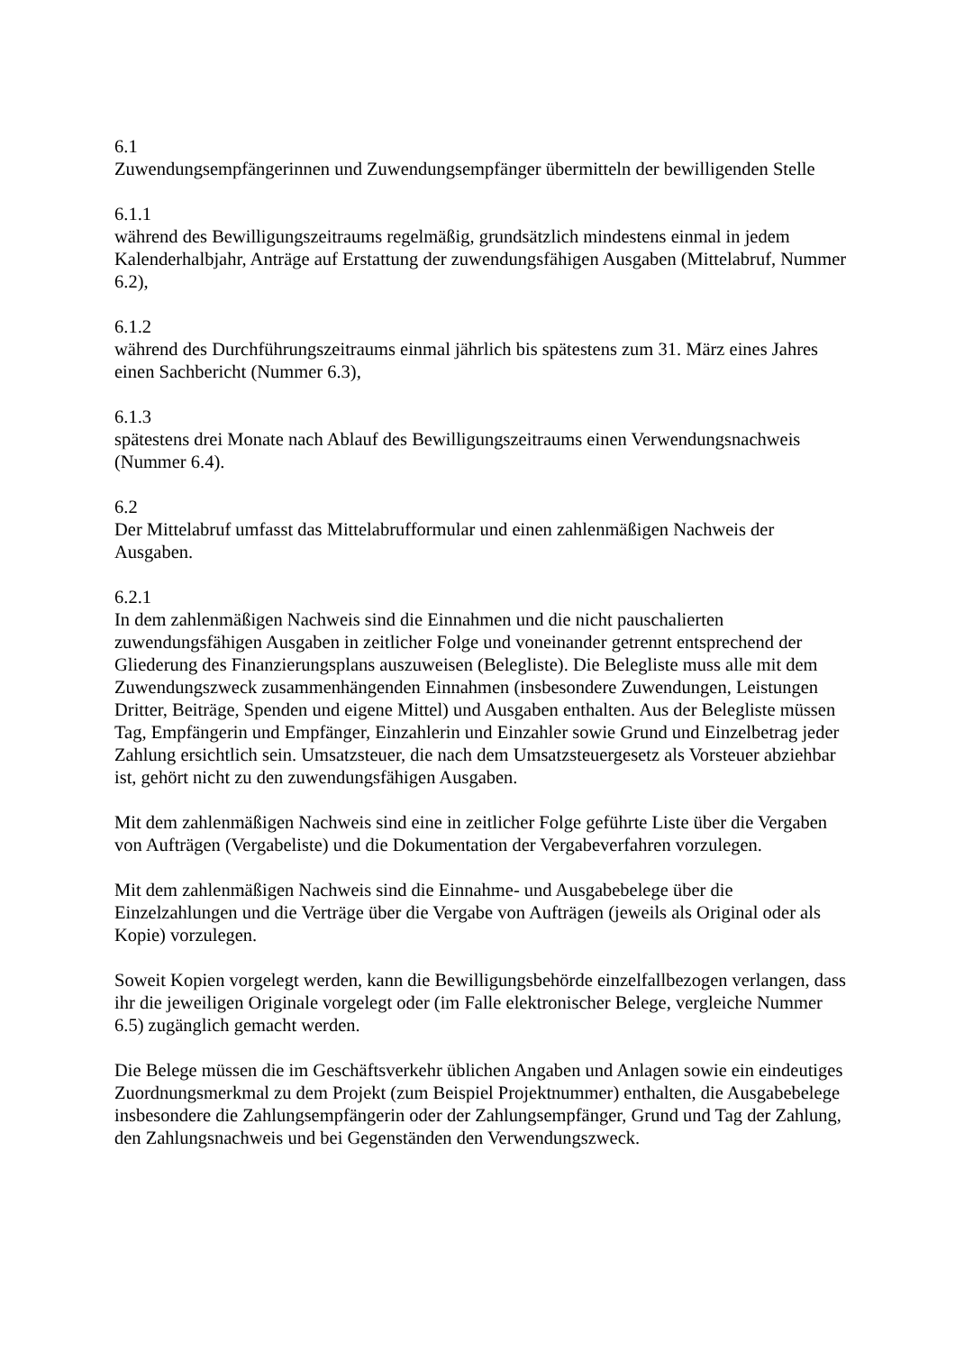6.1
Zuwendungsempfängerinnen und Zuwendungsempfänger übermitteln der bewilligenden Stelle
6.1.1
während des Bewilligungszeitraums regelmäßig, grundsätzlich mindestens einmal in jedem Kalenderhalbjahr, Anträge auf Erstattung der zuwendungsfähigen Ausgaben (Mittelabruf, Nummer 6.2),
6.1.2
während des Durchführungszeitraums einmal jährlich bis spätestens zum 31. März eines Jahres einen Sachbericht (Nummer 6.3),
6.1.3
spätestens drei Monate nach Ablauf des Bewilligungszeitraums einen Verwendungsnachweis (Nummer 6.4).
6.2
Der Mittelabruf umfasst das Mittelabrufformular und einen zahlenmäßigen Nachweis der Ausgaben.
6.2.1
In dem zahlenmäßigen Nachweis sind die Einnahmen und die nicht pauschalierten zuwendungsfähigen Ausgaben in zeitlicher Folge und voneinander getrennt entsprechend der Gliederung des Finanzierungsplans auszuweisen (Belegliste). Die Belegliste muss alle mit dem Zuwendungszweck zusammenhängenden Einnahmen (insbesondere Zuwendungen, Leistungen Dritter, Beiträge, Spenden und eigene Mittel) und Ausgaben enthalten. Aus der Belegliste müssen Tag, Empfängerin und Empfänger, Einzahlerin und Einzahler sowie Grund und Einzelbetrag jeder Zahlung ersichtlich sein. Umsatzsteuer, die nach dem Umsatzsteuergesetz als Vorsteuer abziehbar ist, gehört nicht zu den zuwendungsfähigen Ausgaben.
Mit dem zahlenmäßigen Nachweis sind eine in zeitlicher Folge geführte Liste über die Vergaben von Aufträgen (Vergabeliste) und die Dokumentation der Vergabeverfahren vorzulegen.
Mit dem zahlenmäßigen Nachweis sind die Einnahme- und Ausgabebelege über die Einzelzahlungen und die Verträge über die Vergabe von Aufträgen (jeweils als Original oder als Kopie) vorzulegen.
Soweit Kopien vorgelegt werden, kann die Bewilligungsbehörde einzelfallbezogen verlangen, dass ihr die jeweiligen Originale vorgelegt oder (im Falle elektronischer Belege, vergleiche Nummer 6.5) zugänglich gemacht werden.
Die Belege müssen die im Geschäftsverkehr üblichen Angaben und Anlagen sowie ein eindeutiges Zuordnungsmerkmal zu dem Projekt (zum Beispiel Projektnummer) enthalten, die Ausgabebelege insbesondere die Zahlungsempfängerin oder der Zahlungsempfänger, Grund und Tag der Zahlung, den Zahlungsnachweis und bei Gegenständen den Verwendungszweck.